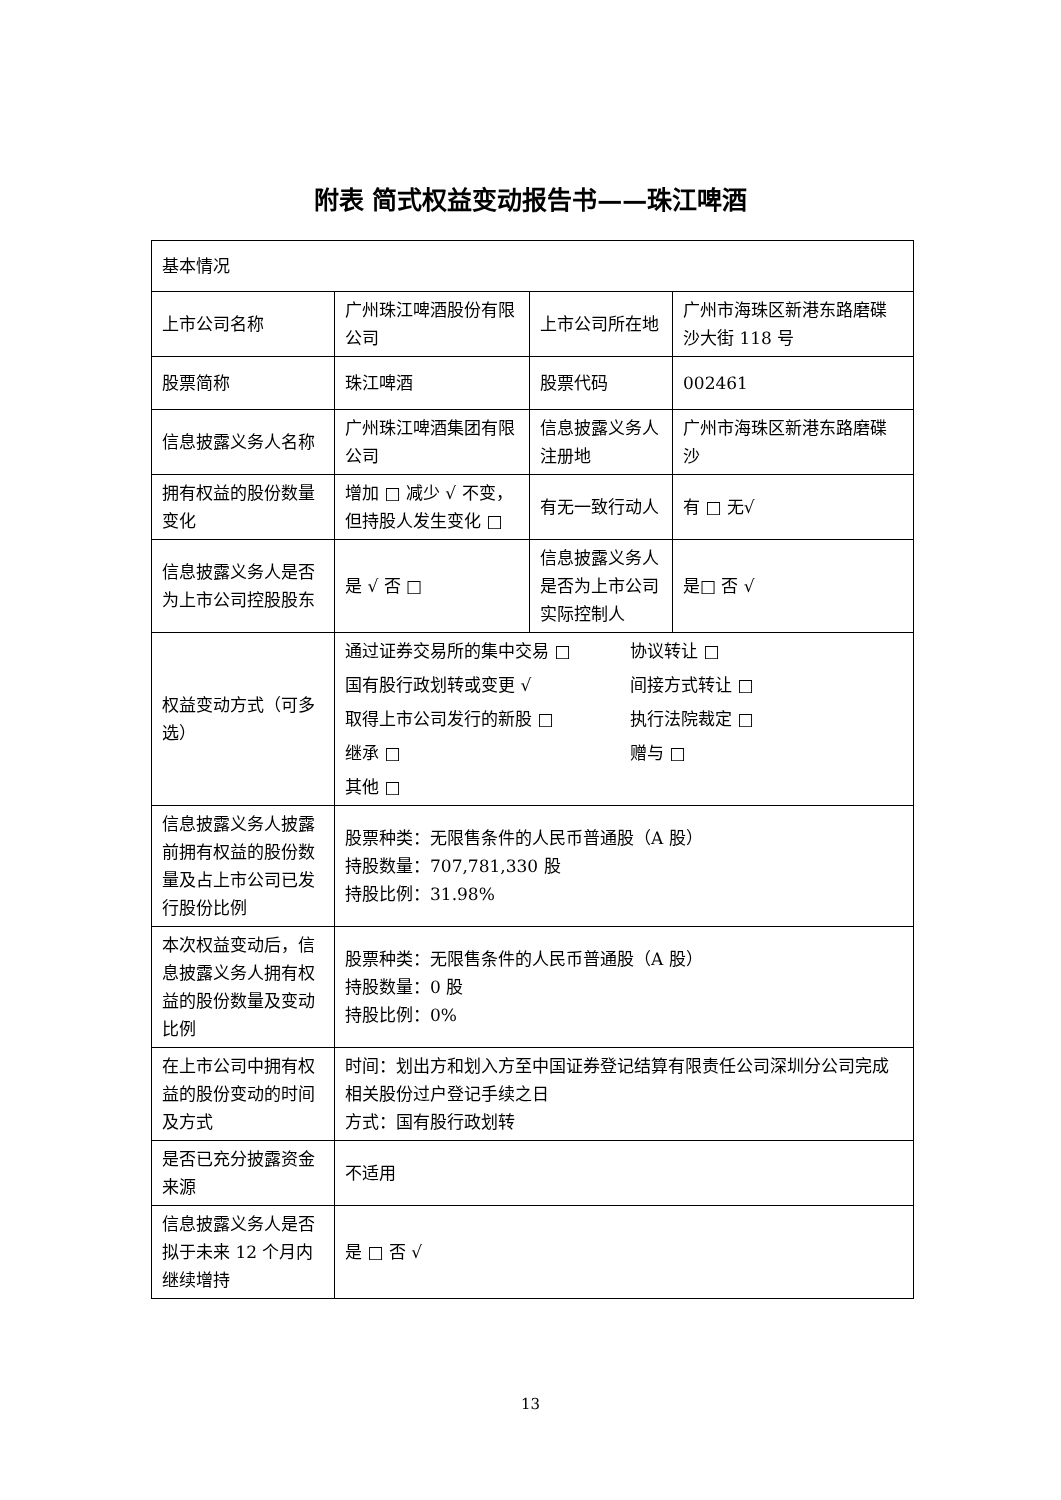附表 简式权益变动报告书——珠江啤酒
| 基本情况 | | | |
| 上市公司名称 | 广州珠江啤酒股份有限公司 | 上市公司所在地 | 广州市海珠区新港东路磨碟沙大街 118 号 |
| 股票简称 | 珠江啤酒 | 股票代码 | 002461 |
| 信息披露义务人名称 | 广州珠江啤酒集团有限公司 | 信息披露义务人注册地 | 广州市海珠区新港东路磨碟沙 |
| 拥有权益的股份数量变化 | 增加 □ 减少 √ 不变，但持股人发生变化 □ | 有无一致行动人 | 有 □ 无√ |
| 信息披露义务人是否为上市公司控股股东 | 是 √ 否 □ | 信息披露义务人是否为上市公司实际控制人 | 是□ 否 √ |
| 权益变动方式（可多选） | 通过证券交易所的集中交易 □ 协议转让 □ 国有股行政划转或变更 √ 间接方式转让 □ 取得上市公司发行的新股 □ 执行法院裁定 □ 继承 □ 赠与 □ 其他 □ | | |
| 信息披露义务人披露前拥有权益的股份数量及占上市公司已发行股份比例 | 股票种类：无限售条件的人民币普通股（A 股） 持股数量：707,781,330 股 持股比例：31.98% | | |
| 本次权益变动后，信息披露义务人拥有权益的股份数量及变动比例 | 股票种类：无限售条件的人民币普通股（A 股） 持股数量：0 股 持股比例：0% | | |
| 在上市公司中拥有权益的股份变动的时间及方式 | 时间：划出方和划入方至中国证券登记结算有限责任公司深圳分公司完成相关股份过户登记手续之日 方式：国有股行政划转 | | |
| 是否已充分披露资金来源 | 不适用 | | |
| 信息披露义务人是否拟于未来 12 个月内继续增持 | 是 □ 否 √ | | |
13